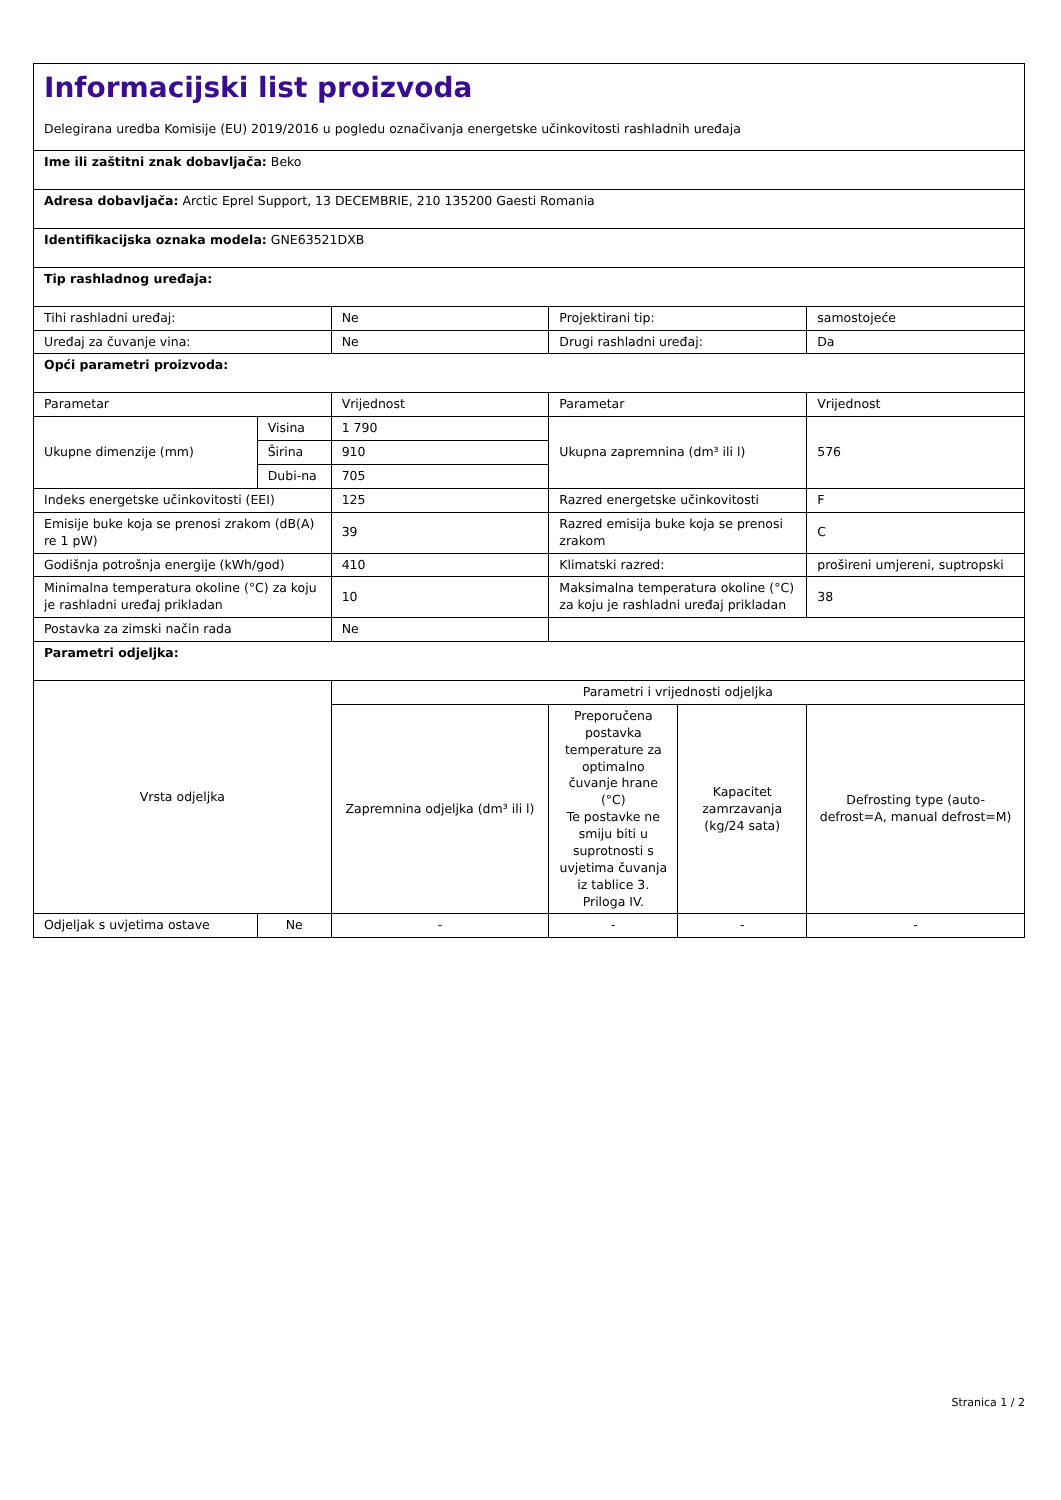| Informacijski list proizvoda Delegirana uredba Komisije (EU) 2019/2016 u pogledu označivanja energetske učinkovitosti rashladnih uređaja | | | | | |
| Ime ili zaštitni znak dobavljača: Beko | | | | | |
| Adresa dobavljača: Arctic Eprel Support, 13 DECEMBRIE, 210 135200 Gaesti Romania | | | | | |
| Identifikacijska oznaka modela: GNE63521DXB | | | | | |
| Tip rashladnog uređaja: | | | | | |
| Tihi rashladni uređaj: | | Ne | Projektirani tip: | | samostojeće |
| Uređaj za čuvanje vina: | | Ne | Drugi rashladni uređaj: | | Da |
| Opći parametri proizvoda: | | | | | |
| Parametar | | Vrijednost | Parametar | | Vrijednost |
| Ukupne dimenzije (mm) | Visina | 1 790 | Ukupna zapremnina (dm³ ili l) | | 576 |
| | Širina | 910 | | | |
| | Dubi-na | 705 | | | |
| Indeks energetske učinkovitosti (EEI) | | 125 | Razred energetske učinkovitosti | | F |
| Emisije buke koja se prenosi zrakom (dB(A) re 1 pW) | | 39 | Razred emisija buke koja se prenosi zrakom | | C |
| Godišnja potrošnja energije (kWh/god) | | 410 | Klimatski razred: | | prošireni umjereni, suptropski |
| Minimalna temperatura okoline (°C) za koju je rashladni uređaj prikladan | | 10 | Maksimalna temperatura okoline (°C) za koju je rashladni uređaj prikladan | | 38 |
| Postavka za zimski način rada | | Ne | | | |
| Parametri odjeljka: | | | | | |
| Vrsta odjeljka | | Parametri i vrijednosti odjeljka | | | |
| | | Zapremnina odjeljka (dm³ ili l) | Preporučena postavka temperature za optimalno čuvanje hrane (°C) Te postavke ne smiju biti u suprotnosti s uvjetima čuvanja iz tablice 3. Priloga IV. | Kapacitet zamrzavanja (kg/24 sata) | Defrosting type (auto-defrost=A, manual defrost=M) |
| Odjeljak s uvjetima ostave | Ne | - | - | - | - |
Stranica 1 / 2